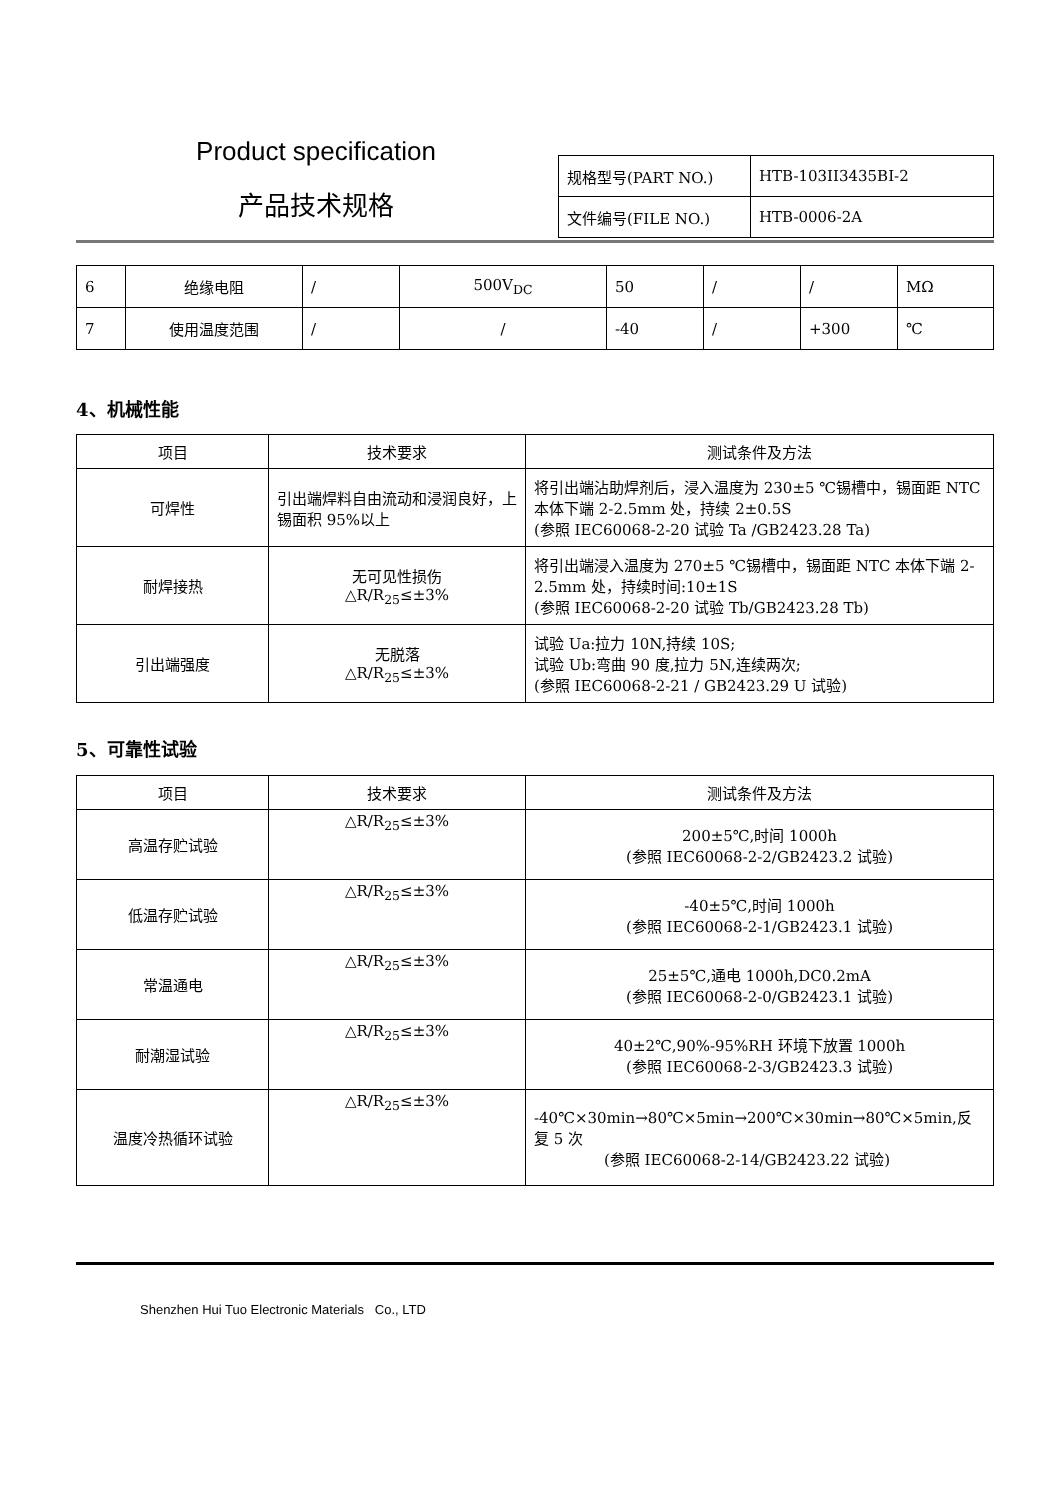Product specification
产品技术规格
| 规格型号(PART NO.) | HTB-103II3435BI-2 |
| 文件编号(FILE NO.) | HTB-0006-2A |
| 6 | 绝缘电阻 | / | 500V<sub>DC</sub> | 50 | / | / | MΩ |
| 7 | 使用温度范围 | / | / | -40 | / | +300 | ℃ |
4、机械性能
| 项目 | 技术要求 | 测试条件及方法 |
| --- | --- | --- |
| 可焊性 | 引出端焊料自由流动和浸润良好，上锡面积 95%以上 | 将引出端沾助焊剂后，浸入温度为 230±5 ℃锡槽中，锡面距 NTC 本体下端 2-2.5mm 处，持续 2±0.5S (参照 IEC60068-2-20 试验 Ta /GB2423.28 Ta) |
| 耐焊接热 | 无可见性损伤 △R/R<sub>25</sub>≤±3% | 将引出端浸入温度为 270±5 ℃锡槽中，锡面距 NTC 本体下端 2-2.5mm 处，持续时间:10±1S (参照 IEC60068-2-20 试验 Tb/GB2423.28 Tb) |
| 引出端强度 | 无脱落 △R/R<sub>25</sub>≤±3% | 试验 Ua:拉力 10N,持续 10S; 试验 Ub:弯曲 90 度,拉力 5N,连续两次; (参照 IEC60068-2-21 / GB2423.29 U 试验) |
5、可靠性试验
| 项目 | 技术要求 | 测试条件及方法 |
| --- | --- | --- |
| 高温存贮试验 | △R/R<sub>25</sub>≤±3% | 200±5℃,时间 1000h (参照 IEC60068-2-2/GB2423.2 试验) |
| 低温存贮试验 | △R/R<sub>25</sub>≤±3% | -40±5℃,时间 1000h (参照 IEC60068-2-1/GB2423.1 试验) |
| 常温通电 | △R/R<sub>25</sub>≤±3% | 25±5℃,通电 1000h,DC0.2mA (参照 IEC60068-2-0/GB2423.1 试验) |
| 耐潮湿试验 | △R/R<sub>25</sub>≤±3% | 40±2℃,90%-95%RH 环境下放置 1000h (参照 IEC60068-2-3/GB2423.3 试验) |
| 温度冷热循环试验 | △R/R<sub>25</sub>≤±3% | -40℃×30min→80℃×5min→200℃×30min→80℃×5min,反复 5 次 (参照 IEC60068-2-14/GB2423.22 试验) |
Shenzhen Hui Tuo Electronic Materials Co., LTD